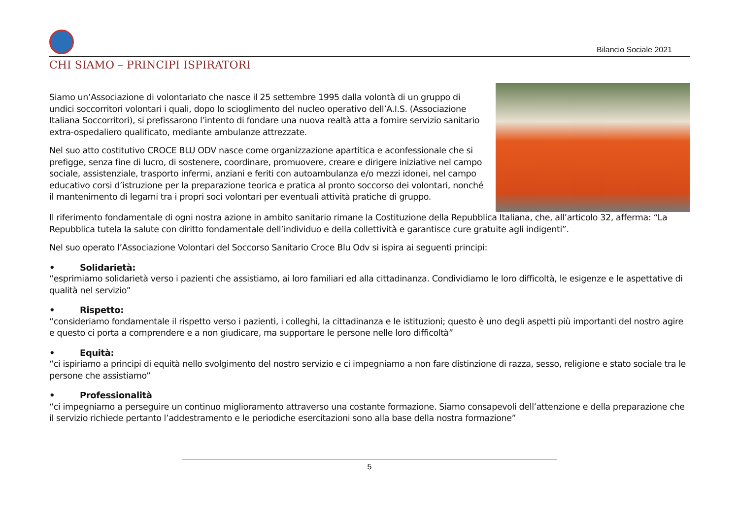Bilancio Sociale 2021
CHI SIAMO – PRINCIPI ISPIRATORI
Siamo un’Associazione di volontariato che nasce il 25 settembre 1995 dalla volontà di un gruppo di undici soccorritori volontari i quali, dopo lo scioglimento del nucleo operativo dell’A.I.S. (Associazione Italiana Soccorritori), si prefissarono l’intento di fondare una nuova realtà atta a fornire servizio sanitario extra-ospedaliero qualificato, mediante ambulanze attrezzate.
Nel suo atto costitutivo CROCE BLU ODV nasce come organizzazione apartitica e aconfessionale che si prefigge, senza fine di lucro, di sostenere, coordinare, promuovere, creare e dirigere iniziative nel campo sociale, assistenziale, trasporto infermi, anziani e feriti con autoambulanza e/o mezzi idonei, nel campo educativo corsi d’istruzione per la preparazione teorica e pratica al pronto soccorso dei volontari, nonché il mantenimento di legami tra i propri soci volontari per eventuali attività pratiche di gruppo.
Il riferimento fondamentale di ogni nostra azione in ambito sanitario rimane la Costituzione della Repubblica Italiana, che, all’articolo 32, afferma: “La Repubblica tutela la salute con diritto fondamentale dell’individuo e della collettività e garantisce cure gratuite agli indigenti”.
Nel suo operato l’Associazione Volontari del Soccorso Sanitario Croce Blu Odv si ispira ai seguenti principi:
• Solidarietà:
“esprimiamo solidarietà verso i pazienti che assistiamo, ai loro familiari ed alla cittadinanza. Condividiamo le loro difficoltà, le esigenze e le aspettative di qualità nel servizio”
• Rispetto:
“consideriamo fondamentale il rispetto verso i pazienti, i colleghi, la cittadinanza e le istituzioni; questo è uno degli aspetti più importanti del nostro agire e questo ci porta a comprendere e a non giudicare, ma supportare le persone nelle loro difficoltà”
• Equità:
“ci ispiriamo a principi di equità nello svolgimento del nostro servizio e ci impegniamo a non fare distinzione di razza, sesso, religione e stato sociale tra le persone che assistiamo”
• Professionalità
“ci impegniamo a perseguire un continuo miglioramento attraverso una costante formazione. Siamo consapevoli dell’attenzione e della preparazione che il servizio richiede pertanto l’addestramento e le periodiche esercitazioni sono alla base della nostra formazione”
5